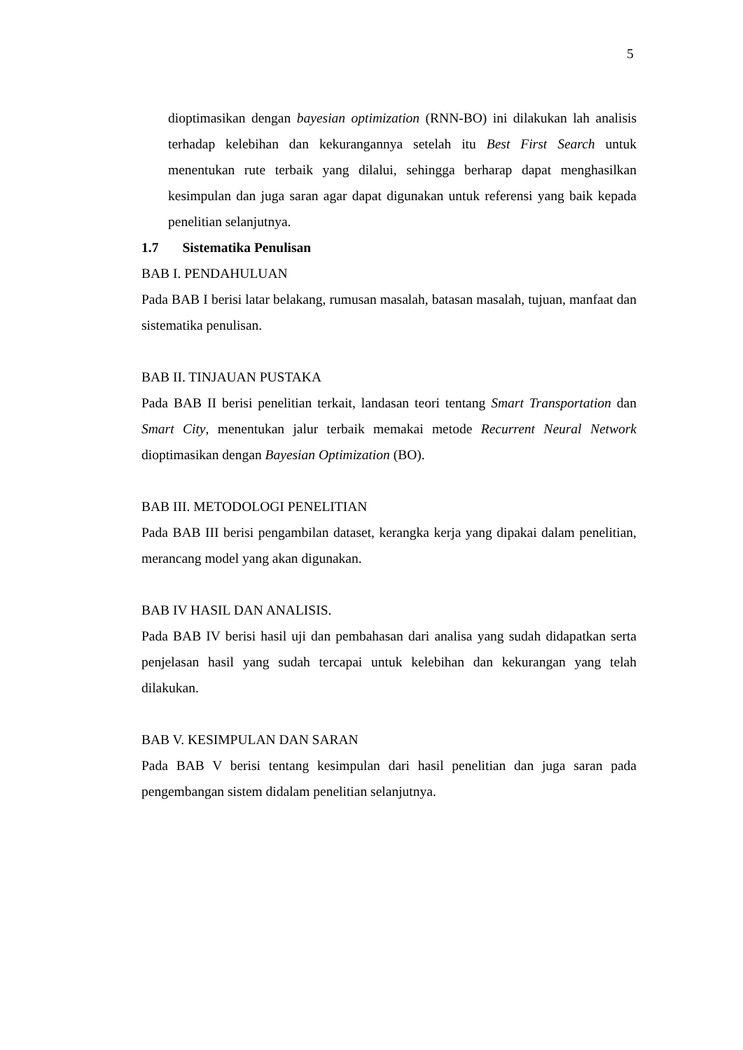5
dioptimasikan dengan bayesian optimization (RNN-BO) ini dilakukan lah analisis terhadap kelebihan dan kekurangannya setelah itu Best First Search untuk menentukan rute terbaik yang dilalui, sehingga berharap dapat menghasilkan kesimpulan dan juga saran agar dapat digunakan untuk referensi yang baik kepada penelitian selanjutnya.
1.7 Sistematika Penulisan
BAB I. PENDAHULUAN
Pada BAB I berisi latar belakang, rumusan masalah, batasan masalah, tujuan, manfaat dan sistematika penulisan.
BAB II. TINJAUAN PUSTAKA
Pada BAB II berisi penelitian terkait, landasan teori tentang Smart Transportation dan Smart City, menentukan jalur terbaik memakai metode Recurrent Neural Network dioptimasikan dengan Bayesian Optimization (BO).
BAB III. METODOLOGI PENELITIAN
Pada BAB III berisi pengambilan dataset, kerangka kerja yang dipakai dalam penelitian, merancang model yang akan digunakan.
BAB IV HASIL DAN ANALISIS.
Pada BAB IV berisi hasil uji dan pembahasan dari analisa yang sudah didapatkan serta penjelasan hasil yang sudah tercapai untuk kelebihan dan kekurangan yang telah dilakukan.
BAB V. KESIMPULAN DAN SARAN
Pada BAB V berisi tentang kesimpulan dari hasil penelitian dan juga saran pada pengembangan sistem didalam penelitian selanjutnya.